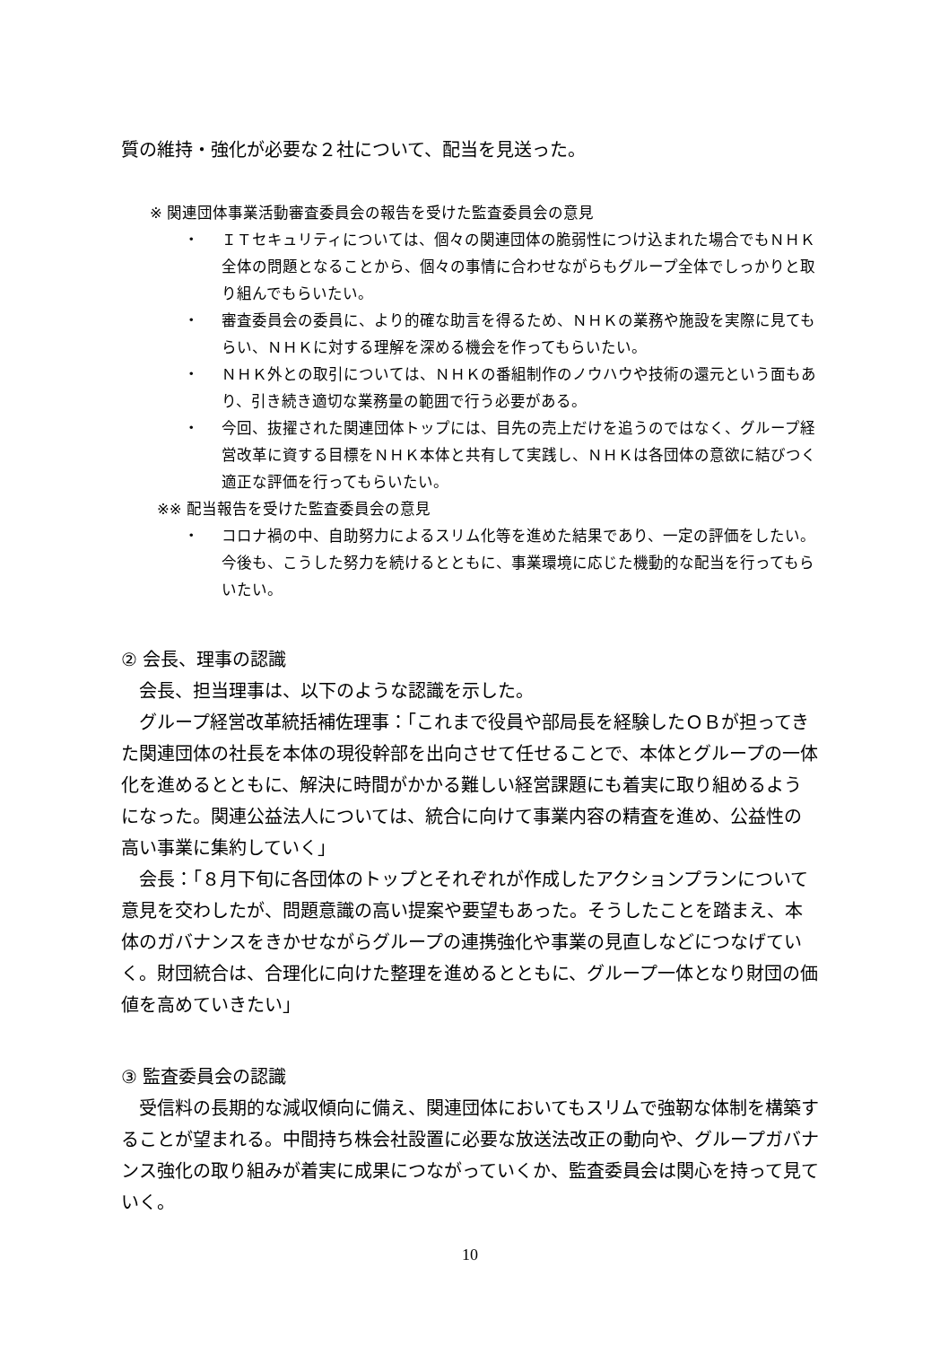質の維持・強化が必要な２社について、配当を見送った。
※ 関連団体事業活動審査委員会の報告を受けた監査委員会の意見
・ ＩＴセキュリティについては、個々の関連団体の脆弱性につけ込まれた場合でもＮＨＫ全体の問題となることから、個々の事情に合わせながらもグループ全体でしっかりと取り組んでもらいたい。
・ 審査委員会の委員に、より的確な助言を得るため、ＮＨＫの業務や施設を実際に見てもらい、ＮＨＫに対する理解を深める機会を作ってもらいたい。
・ ＮＨＫ外との取引については、ＮＨＫの番組制作のノウハウや技術の還元という面もあり、引き続き適切な業務量の範囲で行う必要がある。
・ 今回、抜擢された関連団体トップには、目先の売上だけを追うのではなく、グループ経営改革に資する目標をＮＨＫ本体と共有して実践し、ＮＨＫは各団体の意欲に結びつく適正な評価を行ってもらいたい。
※※ 配当報告を受けた監査委員会の意見
・ コロナ禍の中、自助努力によるスリム化等を進めた結果であり、一定の評価をしたい。今後も、こうした努力を続けるとともに、事業環境に応じた機動的な配当を行ってもらいたい。
② 会長、理事の認識
会長、担当理事は、以下のような認識を示した。
グループ経営改革統括補佐理事：「これまで役員や部局長を経験したＯＢが担ってきた関連団体の社長を本体の現役幹部を出向させて任せることで、本体とグループの一体化を進めるとともに、解決に時間がかかる難しい経営課題にも着実に取り組めるようになった。関連公益法人については、統合に向けて事業内容の精査を進め、公益性の高い事業に集約していく」
会長：「８月下旬に各団体のトップとそれぞれが作成したアクションプランについて意見を交わしたが、問題意識の高い提案や要望もあった。そうしたことを踏まえ、本体のガバナンスをきかせながらグループの連携強化や事業の見直しなどにつなげていく。財団統合は、合理化に向けた整理を進めるとともに、グループ一体となり財団の価値を高めていきたい」
③ 監査委員会の認識
受信料の長期的な減収傾向に備え、関連団体においてもスリムで強靭な体制を構築することが望まれる。中間持ち株会社設置に必要な放送法改正の動向や、グループガバナンス強化の取り組みが着実に成果につながっていくか、監査委員会は関心を持って見ていく。
10